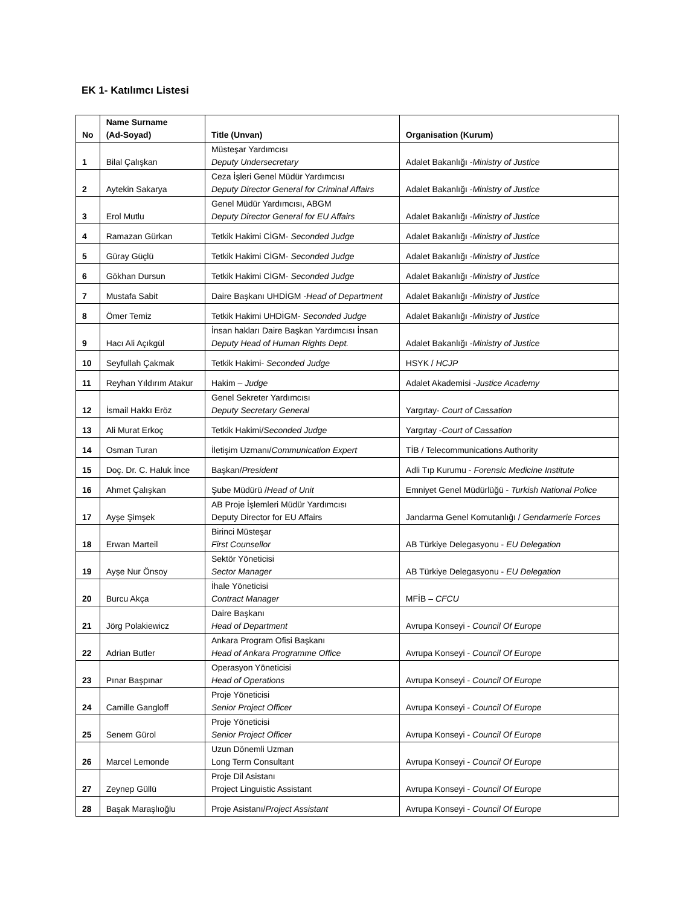EK 1- Katılımcı Listesi
| No | Name Surname (Ad-Soyad) | Title (Unvan) | Organisation (Kurum) |
| --- | --- | --- | --- |
| 1 | Bilal Çalışkan | Müsteşar Yardımcısı Deputy Undersecretary | Adalet Bakanlığı - Ministry of Justice |
| 2 | Aytekin Sakarya | Ceza İşleri Genel Müdür Yardımcısı Deputy Director General for Criminal Affairs | Adalet Bakanlığı - Ministry of Justice |
| 3 | Erol Mutlu | Genel Müdür Yardımcısı, ABGM Deputy Director General for EU Affairs | Adalet Bakanlığı - Ministry of Justice |
| 4 | Ramazan Gürkan | Tetkik Hakimi CİGM- Seconded Judge | Adalet Bakanlığı - Ministry of Justice |
| 5 | Güray Güçlü | Tetkik Hakimi CİGM- Seconded Judge | Adalet Bakanlığı - Ministry of Justice |
| 6 | Gökhan Dursun | Tetkik Hakimi CİGM- Seconded Judge | Adalet Bakanlığı - Ministry of Justice |
| 7 | Mustafa Sabit | Daire Başkanı UHDİGM - Head of Department | Adalet Bakanlığı - Ministry of Justice |
| 8 | Ömer Temiz | Tetkik Hakimi UHDİGM- Seconded Judge | Adalet Bakanlığı - Ministry of Justice |
| 9 | Hacı Ali Açıkgül | İnsan hakları Daire Başkan Yardımcısı İnsan Deputy Head of Human Rights Dept. | Adalet Bakanlığı - Ministry of Justice |
| 10 | Seyfullah Çakmak | Tetkik Hakimi- Seconded Judge | HSYK / HCJP |
| 11 | Reyhan Yıldırım Atakur | Hakim – Judge | Adalet Akademisi - Justice Academy |
| 12 | İsmail Hakkı Eröz | Genel Sekreter Yardımcısı Deputy Secretary General | Yargıtay- Court of Cassation |
| 13 | Ali Murat Erkoç | Tetkik Hakimi/ Seconded Judge | Yargıtay - Court of Cassation |
| 14 | Osman Turan | İletişim Uzmanı/ Communication Expert | TİB / Telecommunications Authority |
| 15 | Doç. Dr. C. Haluk İnce | Başkan/ President | Adli Tıp Kurumu - Forensic Medicine Institute |
| 16 | Ahmet Çalışkan | Şube Müdürü / Head of Unit | Emniyet Genel Müdürlüğü - Turkish National Police |
| 17 | Ayşe Şimşek | AB Proje İşlemleri Müdür Yardımcısı Deputy Director for EU Affairs | Jandarma Genel Komutanlığı / Gendarmerie Forces |
| 18 | Erwan Marteil | Birinci Müsteşar First Counsellor | AB Türkiye Delegasyonu - EU Delegation |
| 19 | Ayşe Nur Önsoy | Sektör Yöneticisi Sector Manager | AB Türkiye Delegasyonu - EU Delegation |
| 20 | Burcu Akça | İhale Yöneticisi Contract Manager | MFİB – CFCU |
| 21 | Jörg Polakiewicz | Daire Başkanı Head of Department | Avrupa Konseyi - Council Of Europe |
| 22 | Adrian Butler | Ankara Program Ofisi Başkanı Head of Ankara Programme Office | Avrupa Konseyi - Council Of Europe |
| 23 | Pınar Başpınar | Operasyon Yöneticisi Head of Operations | Avrupa Konseyi - Council Of Europe |
| 24 | Camille Gangloff | Proje Yöneticisi Senior Project Officer | Avrupa Konseyi - Council Of Europe |
| 25 | Senem Gürol | Proje Yöneticisi Senior Project Officer | Avrupa Konseyi - Council Of Europe |
| 26 | Marcel Lemonde | Uzun Dönemli Uzman Long Term Consultant | Avrupa Konseyi - Council Of Europe |
| 27 | Zeynep Güllü | Proje Dil Asistanı Project Linguistic Assistant | Avrupa Konseyi - Council Of Europe |
| 28 | Başak Maraşlıoğlu | Proje Asistanı/ Project Assistant | Avrupa Konseyi - Council Of Europe |